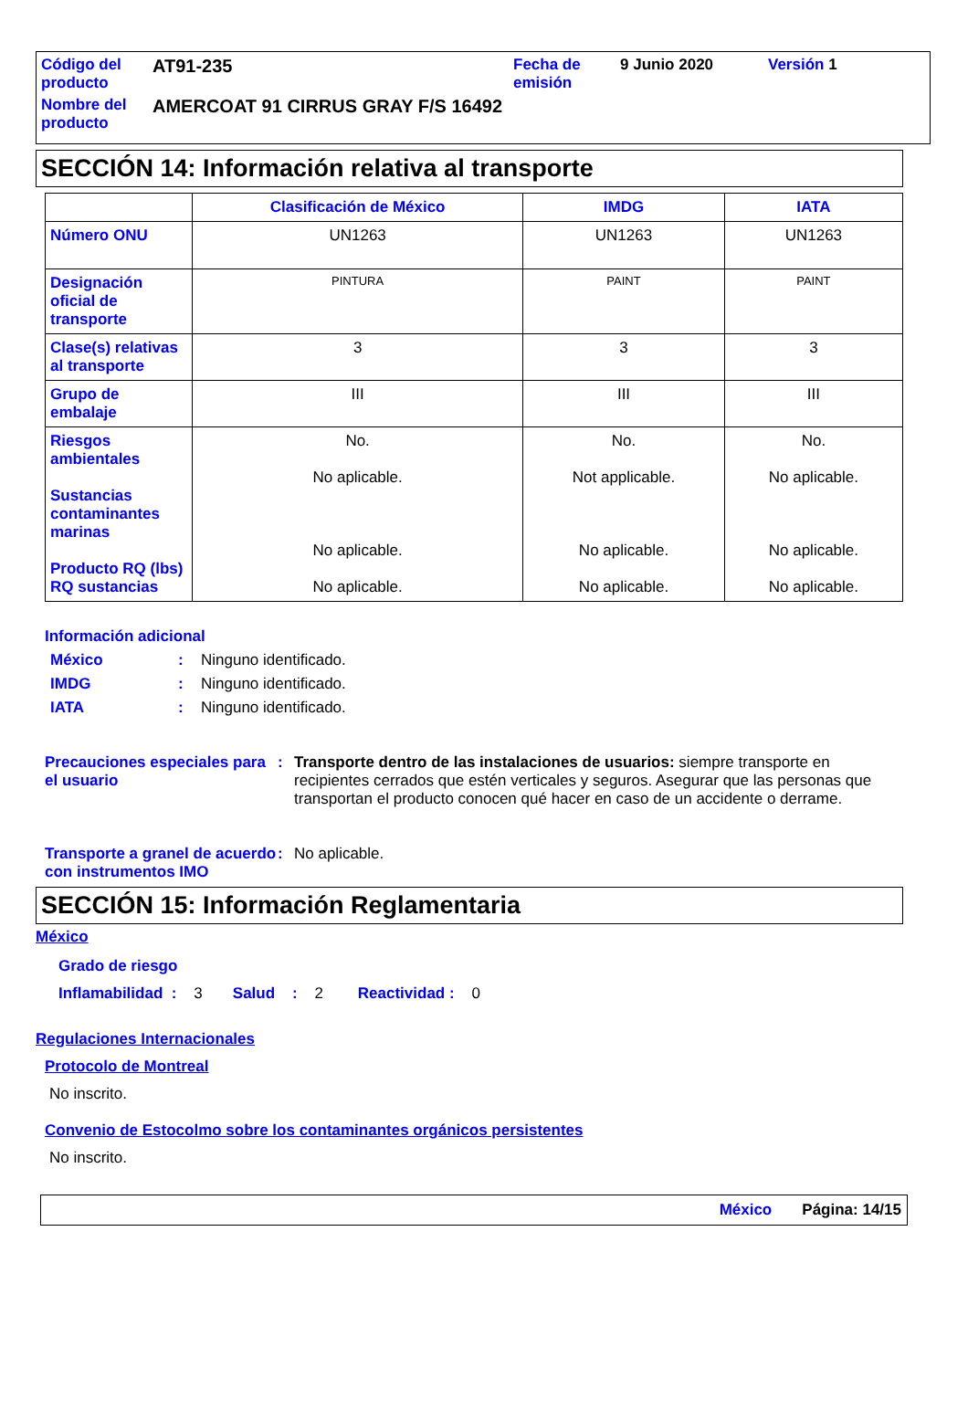| Código del producto | AT91-235 | Fecha de emisión | 9 Junio 2020 | Versión 1 |
| Nombre del producto | AMERCOAT 91 CIRRUS GRAY F/S 16492 | | | |
SECCIÓN 14: Información relativa al transporte
| | Clasificación de México | IMDG | IATA |
| --- | --- | --- | --- |
| Número ONU | UN1263 | UN1263 | UN1263 |
| Designación oficial de transporte | PINTURA | PAINT | PAINT |
| Clase(s) relativas al transporte | 3 | 3 | 3 |
| Grupo de embalaje | III | III | III |
| Riesgos ambientales Sustancias contaminantes marinas Producto RQ (lbs) RQ sustancias | No. No aplicable. No aplicable. No aplicable. | No. Not applicable. No aplicable. No aplicable. | No. No aplicable. No aplicable. No aplicable. |
Información adicional
México: Ninguno identificado.
IMDG: Ninguno identificado.
IATA: Ninguno identificado.
Precauciones especiales para el usuario: Transporte dentro de las instalaciones de usuarios: siempre transporte en recipientes cerrados que estén verticales y seguros. Asegurar que las personas que transportan el producto conocen qué hacer en caso de un accidente o derrame.
Transporte a granel de acuerdo con instrumentos IMO: No aplicable.
SECCIÓN 15: Información Reglamentaria
México
Grado de riesgo
Inflamabilidad : 3 Salud : 2 Reactividad : 0
Regulaciones Internacionales
Protocolo de Montreal
No inscrito.
Convenio de Estocolmo sobre los contaminantes orgánicos persistentes
No inscrito.
México Página: 14/15